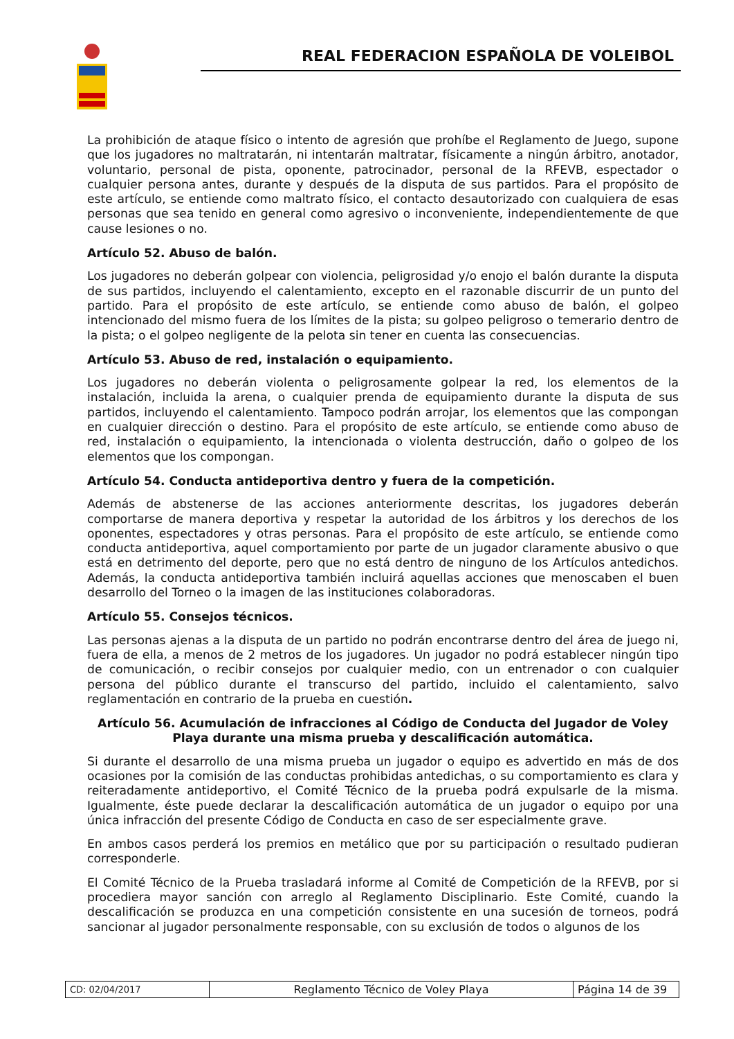REAL FEDERACION ESPAÑOLA DE VOLEIBOL
La prohibición de ataque físico o intento de agresión que prohíbe el Reglamento de Juego, supone que los jugadores no maltratarán, ni intentarán maltratar, físicamente a ningún árbitro, anotador, voluntario, personal de pista, oponente, patrocinador, personal de la RFEVB, espectador o cualquier persona antes, durante y después de la disputa de sus partidos. Para el propósito de este artículo, se entiende como maltrato físico, el contacto desautorizado con cualquiera de esas personas que sea tenido en general como agresivo o inconveniente, independientemente de que cause lesiones o no.
Artículo 52. Abuso de balón.
Los jugadores no deberán golpear con violencia, peligrosidad y/o enojo el balón durante la disputa de sus partidos, incluyendo el calentamiento, excepto en el razonable discurrir de un punto del partido. Para el propósito de este artículo, se entiende como abuso de balón, el golpeo intencionado del mismo fuera de los límites de la pista; su golpeo peligroso o temerario dentro de la pista; o el golpeo negligente de la pelota sin tener en cuenta las consecuencias.
Artículo 53. Abuso de red, instalación o equipamiento.
Los jugadores no deberán violenta o peligrosamente golpear la red, los elementos de la instalación, incluida la arena, o cualquier prenda de equipamiento durante la disputa de sus partidos, incluyendo el calentamiento. Tampoco podrán arrojar, los elementos que las compongan en cualquier dirección o destino. Para el propósito de este artículo, se entiende como abuso de red, instalación o equipamiento, la intencionada o violenta destrucción, daño o golpeo de los elementos que los compongan.
Artículo 54. Conducta antideportiva dentro y fuera de la competición.
Además de abstenerse de las acciones anteriormente descritas, los jugadores deberán comportarse de manera deportiva y respetar la autoridad de los árbitros y los derechos de los oponentes, espectadores y otras personas. Para el propósito de este artículo, se entiende como conducta antideportiva, aquel comportamiento por parte de un jugador claramente abusivo o que está en detrimento del deporte, pero que no está dentro de ninguno de los Artículos antedichos. Además, la conducta antideportiva también incluirá aquellas acciones que menoscaben el buen desarrollo del Torneo o la imagen de las instituciones colaboradoras.
Artículo 55. Consejos técnicos.
Las personas ajenas a la disputa de un partido no podrán encontrarse dentro del área de juego ni, fuera de ella, a menos de 2 metros de los jugadores. Un jugador no podrá establecer ningún tipo de comunicación, o recibir consejos por cualquier medio, con un entrenador o con cualquier persona del público durante el transcurso del partido, incluido el calentamiento, salvo reglamentación en contrario de la prueba en cuestión.
Artículo 56. Acumulación de infracciones al Código de Conducta del Jugador de Voley Playa durante una misma prueba y descalificación automática.
Si durante el desarrollo de una misma prueba un jugador o equipo es advertido en más de dos ocasiones por la comisión de las conductas prohibidas antedichas, o su comportamiento es clara y reiteradamente antideportivo, el Comité Técnico de la prueba podrá expulsarle de la misma. Igualmente, éste puede declarar la descalificación automática de un jugador o equipo por una única infracción del presente Código de Conducta en caso de ser especialmente grave.
En ambos casos perderá los premios en metálico que por su participación o resultado pudieran corresponderle.
El Comité Técnico de la Prueba trasladará informe al Comité de Competición de la RFEVB, por si procediera mayor sanción con arreglo al Reglamento Disciplinario. Este Comité, cuando la descalificación se produzca en una competición consistente en una sucesión de torneos, podrá sancionar al jugador personalmente responsable, con su exclusión de todos o algunos de los
| CD: 02/04/2017 | Reglamento Técnico de Voley Playa | Página 14 de 39 |